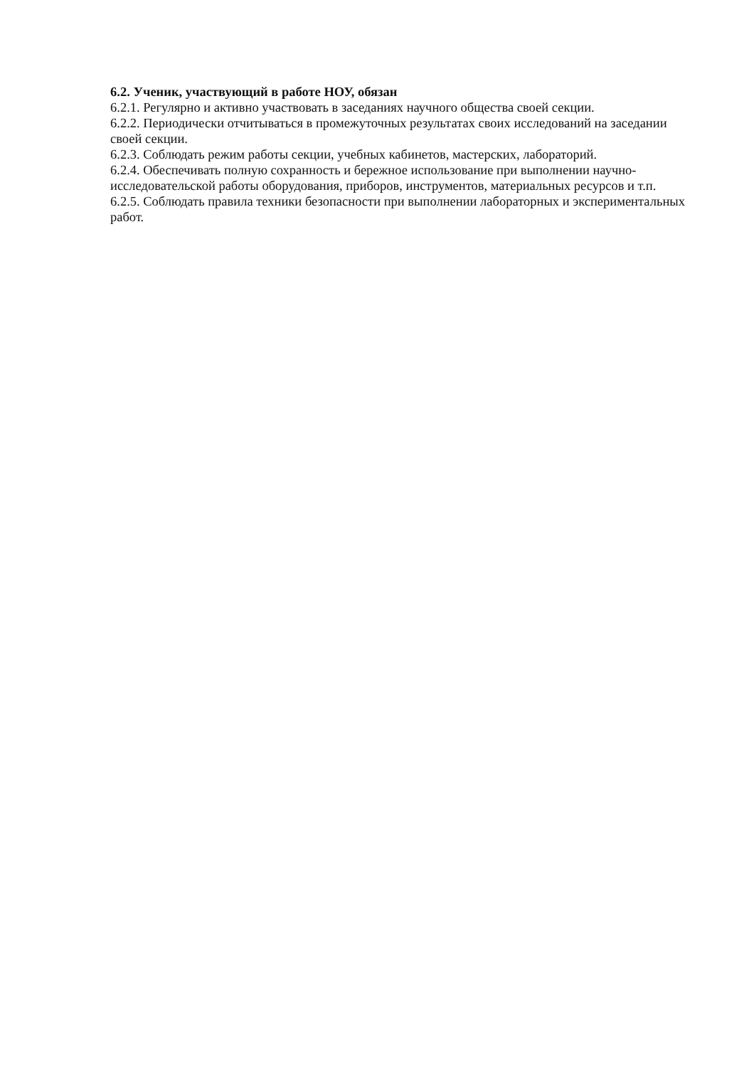6.2. Ученик, участвующий в работе НОУ, обязан
6.2.1. Регулярно и активно участвовать в заседаниях научного общества своей секции.
6.2.2. Периодически отчитываться в промежуточных результатах своих исследований на заседании своей секции.
6.2.3. Соблюдать режим работы секции, учебных кабинетов, мастерских, лабораторий.
6.2.4. Обеспечивать полную сохранность и бережное использование при выполнении научно-исследовательской работы оборудования, приборов, инструментов, материальных ресурсов и т.п.
6.2.5. Соблюдать правила техники безопасности при выполнении лабораторных и экспериментальных работ.